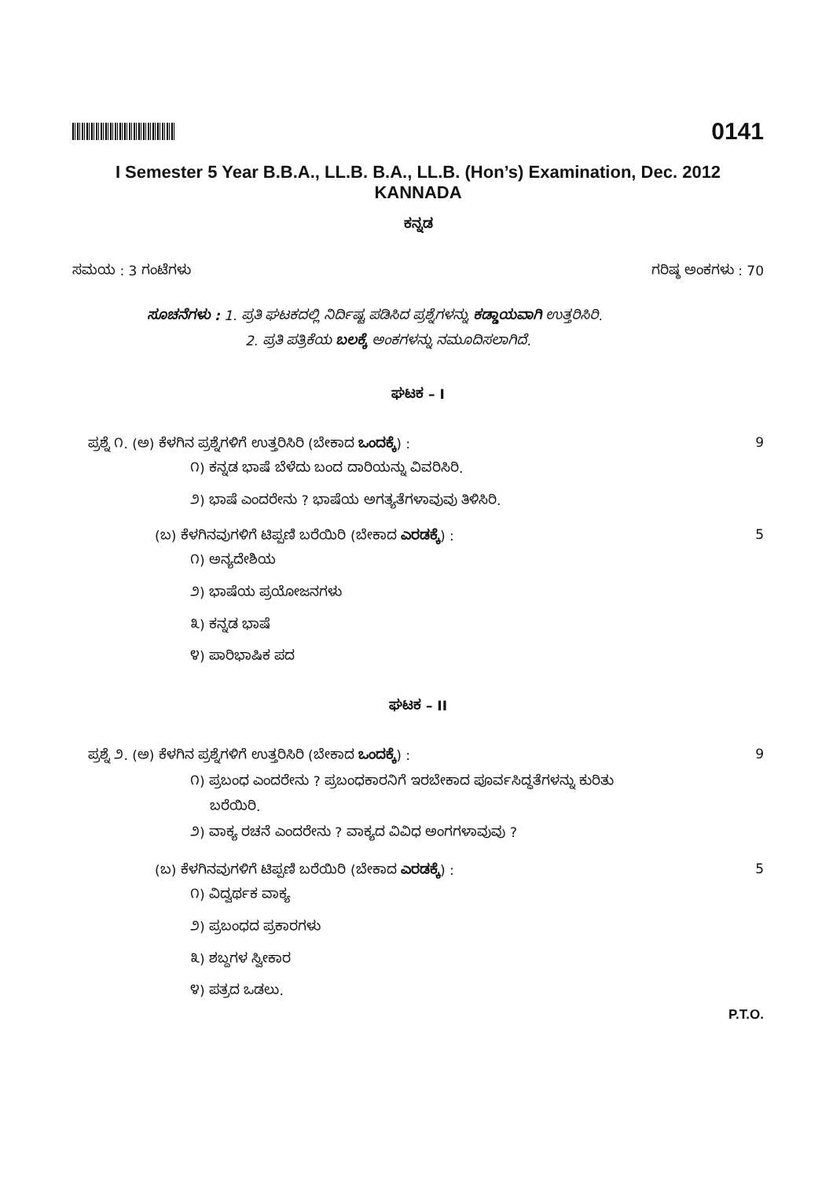0141
I Semester 5 Year B.B.A., LL.B. B.A., LL.B. (Hon’s) Examination, Dec. 2012
KANNADA
ಕನ್ನಡ
ಸಮಯ : 3 ಗಂಟೆಗಳು ಗರಿಷ್ಠ ಅಂಕಗಳು : 70
ಸೂಚನೆಗಳು : 1. ಪ್ರತಿ ಘಟಕದಲ್ಲಿ ನಿರ್ದಿಷ್ಟ ಪಡಿಸಿದ ಪ್ರಶ್ನೆಗಳನ್ನು ಕಡ್ಡಾಯವಾಗಿ ಉತ್ತರಿಸಿರಿ.
2. ಪ್ರತಿ ಪತ್ರಿಕೆಯ ಬಲಕ್ಕೆ ಅಂಕಗಳನ್ನು ನಮೂದಿಸಲಾಗಿದೆ.
ಘಟಕ – I
ಪ್ರಶ್ನೆ ೧. (ಅ) ಕೆಳಗಿನ ಪ್ರಶ್ನೆಗಳಿಗೆ ಉತ್ತರಿಸಿರಿ (ಬೇಕಾದ ಒಂದಕ್ಕೆ) : 9
೧) ಕನ್ನಡ ಭಾಷೆ ಬೆಳೆದು ಬಂದ ದಾರಿಯನ್ನು ವಿವರಿಸಿರಿ.
೨) ಭಾಷೆ ಎಂದರೇನು ? ಭಾಷೆಯ ಅಗತ್ಯತೆಗಳಾವುವು ತಿಳಿಸಿರಿ.
(ಬ) ಕೆಳಗಿನವುಗಳಿಗೆ ಟಿಪ್ಪಣಿ ಬರೆಯಿರಿ (ಬೇಕಾದ ಎರಡಕ್ಕೆ) : 5
೧) ಅನ್ಯದೇಶಿಯ
೨) ಭಾಷೆಯ ಪ್ರಯೋಜನಗಳು
೩) ಕನ್ನಡ ಭಾಷೆ
೪) ಪಾರಿಭಾಷಿಕ ಪದ
ಘಟಕ – II
ಪ್ರಶ್ನೆ ೨. (ಅ) ಕೆಳಗಿನ ಪ್ರಶ್ನೆಗಳಿಗೆ ಉತ್ತರಿಸಿರಿ (ಬೇಕಾದ ಒಂದಕ್ಕೆ) : 9
೧) ಪ್ರಬಂಧ ಎಂದರೇನು ? ಪ್ರಬಂಧಕಾರನಿಗೆ ಇರಬೇಕಾದ ಪೂರ್ವಸಿದ್ಧತೆಗಳನ್ನು ಕುರಿತು
ಬರೆಯಿರಿ.
೨) ವಾಕ್ಯ ರಚನೆ ಎಂದರೇನು ? ವಾಕ್ಯದ ವಿವಿಧ ಅಂಗಗಳಾವುವು ?
(ಬ) ಕೆಳಗಿನವುಗಳಿಗೆ ಟಿಪ್ಪಣಿ ಬರೆಯಿರಿ (ಬೇಕಾದ ಎರಡಕ್ಕೆ) : 5
೧) ವಿದ್ವರ್ಥಕ ವಾಕ್ಯ
೨) ಪ್ರಬಂಧದ ಪ್ರಕಾರಗಳು
೩) ಶಬ್ದಗಳ ಸ್ವೀಕಾರ
೪) ಪತ್ರದ ಒಡಲು.
P.T.O.